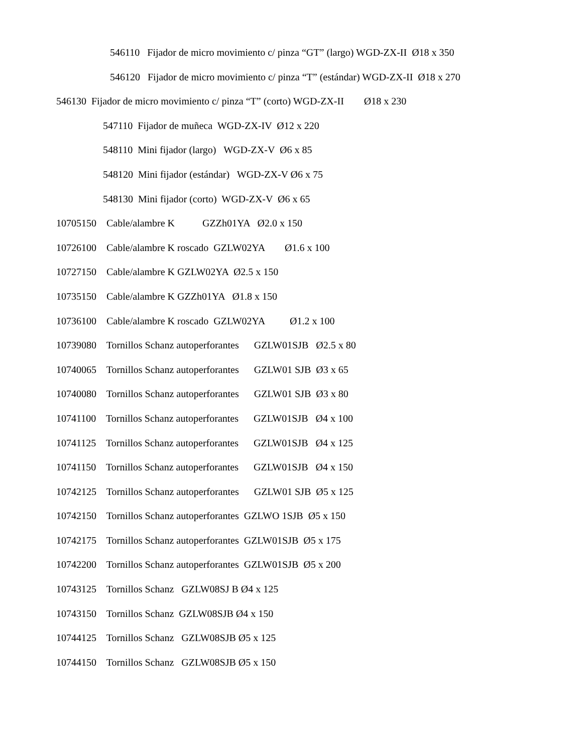546110 Fijador de micro movimiento c/ pinza “GT” (largo) WGD-ZX-II Ø18 x 350
546120 Fijador de micro movimiento c/ pinza “T” (estándar) WGD-ZX-II Ø18 x 270
546130 Fijador de micro movimiento c/ pinza “T” (corto) WGD-ZX-II Ø18 x 230
547110 Fijador de muñeca WGD-ZX-IV Ø12 x 220
548110 Mini fijador (largo) WGD-ZX-V Ø6 x 85
548120 Mini fijador (estándar) WGD-ZX-V Ø6 x 75
548130 Mini fijador (corto) WGD-ZX-V Ø6 x 65
10705150 Cable/alambre K GZZh01YA Ø2.0 x 150
10726100 Cable/alambre K roscado GZLW02YA Ø1.6 x 100
10727150 Cable/alambre K GZLW02YA Ø2.5 x 150
10735150 Cable/alambre K GZZh01YA Ø1.8 x 150
10736100 Cable/alambre K roscado GZLW02YA Ø1.2 x 100
10739080 Tornillos Schanz autoperforantes GZLW01SJB Ø2.5 x 80
10740065 Tornillos Schanz autoperforantes GZLW01 SJB Ø3 x 65
10740080 Tornillos Schanz autoperforantes GZLW01 SJB Ø3 x 80
10741100 Tornillos Schanz autoperforantes GZLW01SJB Ø4 x 100
10741125 Tornillos Schanz autoperforantes GZLW01SJB Ø4 x 125
10741150 Tornillos Schanz autoperforantes GZLW01SJB Ø4 x 150
10742125 Tornillos Schanz autoperforantes GZLW01 SJB Ø5 x 125
10742150 Tornillos Schanz autoperforantes GZLWO 1SJB Ø5 x 150
10742175 Tornillos Schanz autoperforantes GZLW01SJB Ø5 x 175
10742200 Tornillos Schanz autoperforantes GZLW01SJB Ø5 x 200
10743125 Tornillos Schanz GZLW08SJ B Ø4 x 125
10743150 Tornillos Schanz GZLW08SJB Ø4 x 150
10744125 Tornillos Schanz GZLW08SJB Ø5 x 125
10744150 Tornillos Schanz GZLW08SJB Ø5 x 150